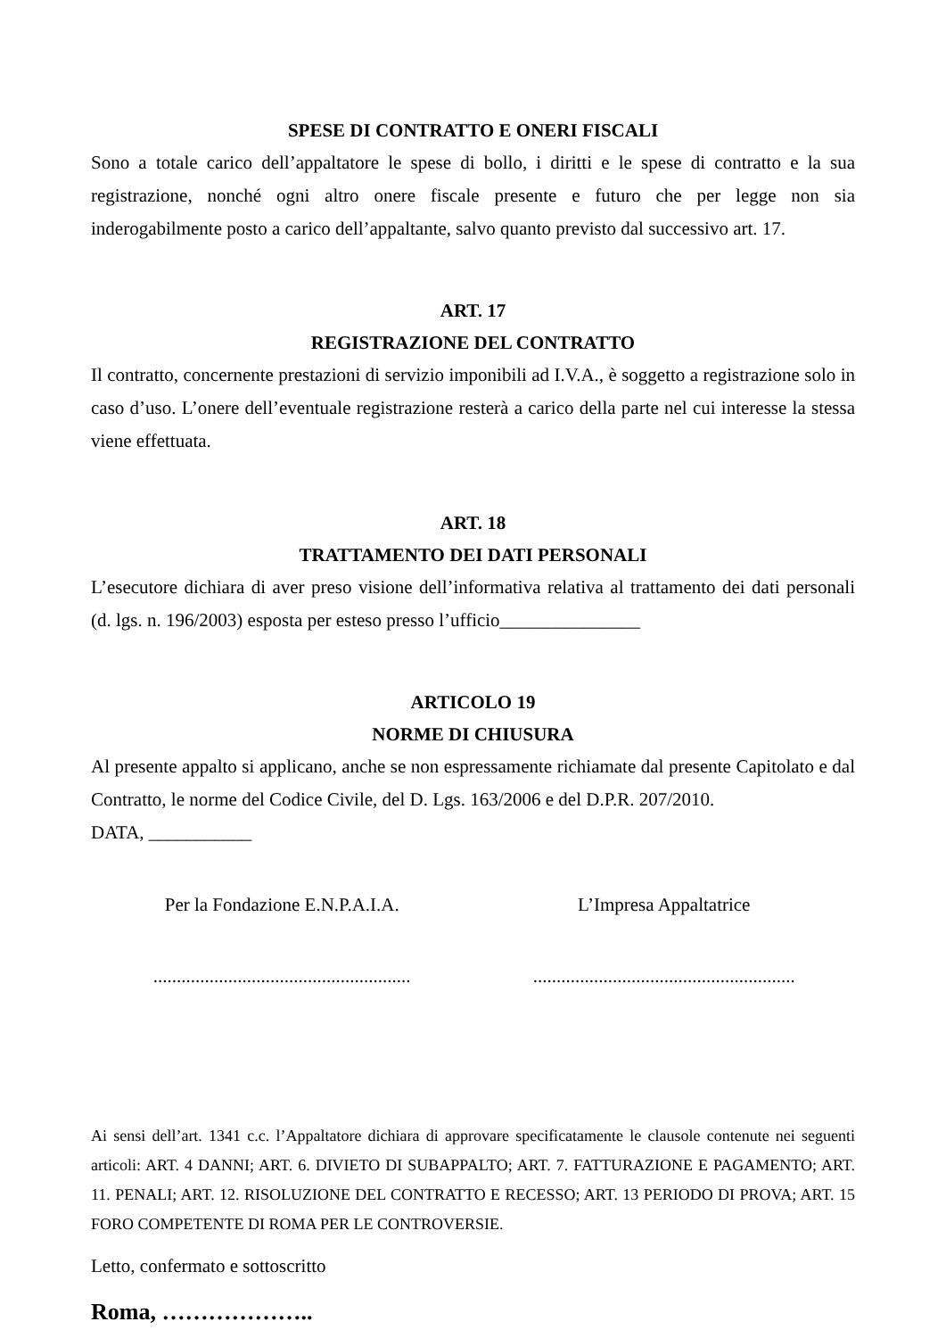SPESE DI CONTRATTO E ONERI FISCALI
Sono a totale carico dell’appaltatore le spese di bollo, i diritti e le spese di contratto e la sua registrazione, nonché ogni altro onere fiscale presente e futuro che per legge non sia inderogabilmente posto a carico dell’appaltante, salvo quanto previsto dal successivo art. 17.
ART. 17
REGISTRAZIONE DEL CONTRATTO
Il contratto, concernente prestazioni di servizio imponibili ad I.V.A., è soggetto a registrazione solo in caso d’uso. L’onere dell’eventuale registrazione resterà a carico della parte nel cui interesse la stessa viene effettuata.
ART. 18
TRATTAMENTO DEI DATI PERSONALI
L’esecutore dichiara di aver preso visione dell’informativa relativa al trattamento dei dati personali (d. lgs. n. 196/2003) esposta per esteso presso l’ufficio_______________
ARTICOLO 19
NORME DI CHIUSURA
Al presente appalto si applicano, anche se non espressamente richiamate dal presente Capitolato e dal Contratto, le norme del Codice Civile, del D. Lgs. 163/2006 e del D.P.R. 207/2010.
DATA, ___________
Per la Fondazione E.N.P.A.I.A. L’Impresa Appaltatrice
.......................................................
........................................................
Ai sensi dell’art. 1341 c.c. l’Appaltatore dichiara di approvare specificatamente le clausole contenute nei seguenti articoli: ART. 4 DANNI; ART. 6. DIVIETO DI SUBAPPALTO; ART. 7. FATTURAZIONE E PAGAMENTO; ART. 11. PENALI; ART. 12. RISOLUZIONE DEL CONTRATTO E RECESSO; ART. 13 PERIODO DI PROVA; ART. 15 FORO COMPETENTE DI ROMA PER LE CONTROVERSIE.
Letto, confermato e sottoscritto
Roma, ………………..